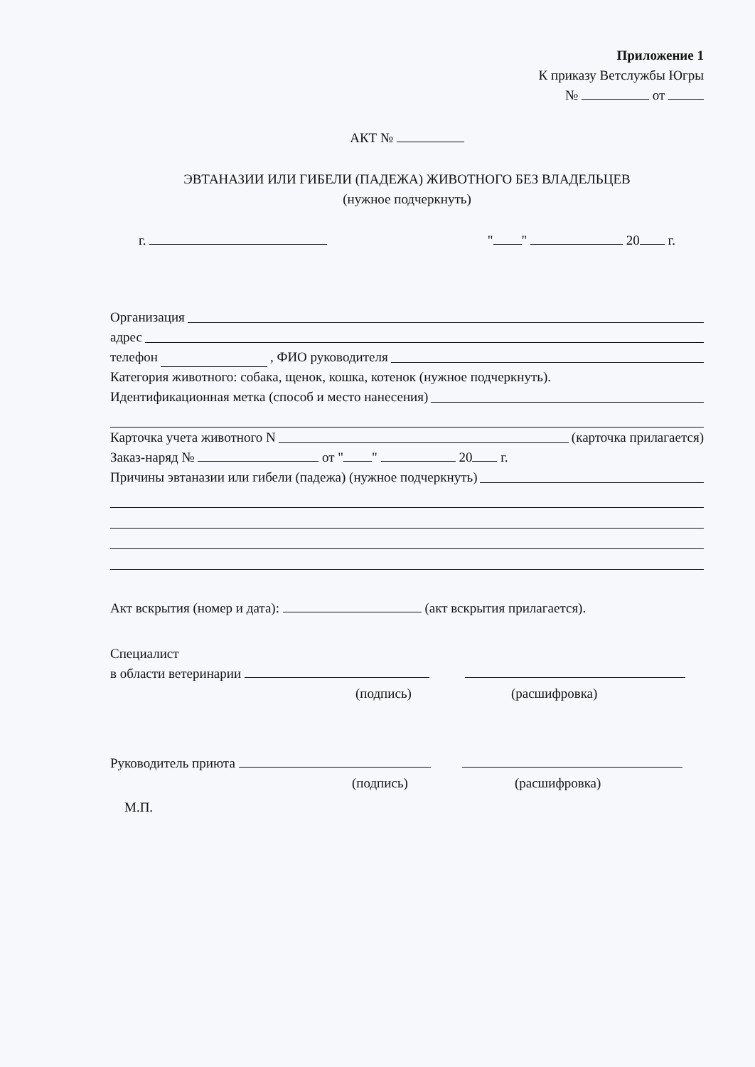Приложение 1
К приказу Ветслужбы Югры
№ от
АКТ №
ЭВТАНАЗИИ ИЛИ ГИБЕЛИ (ПАДЕЖА) ЖИВОТНОГО БЕЗ ВЛАДЕЛЬЦЕВ
(нужное подчеркнуть)
г. " " 20 г.
Организация
адрес
телефон , ФИО руководителя
Категория животного: собака, щенок, кошка, котенок (нужное подчеркнуть).
Идентификационная метка (способ и место нанесения)
Карточка учета животного N
(карточка прилагается)
Заказ-наряд № от " " 20 г.
Причины эвтаназии или гибели (падежа) (нужное подчеркнуть)
Акт вскрытия (номер и дата): (акт вскрытия прилагается).
Специалист
в области ветеринарии
(подпись) (расшифровка)
Руководитель приюта
(подпись) (расшифровка)
М.П.